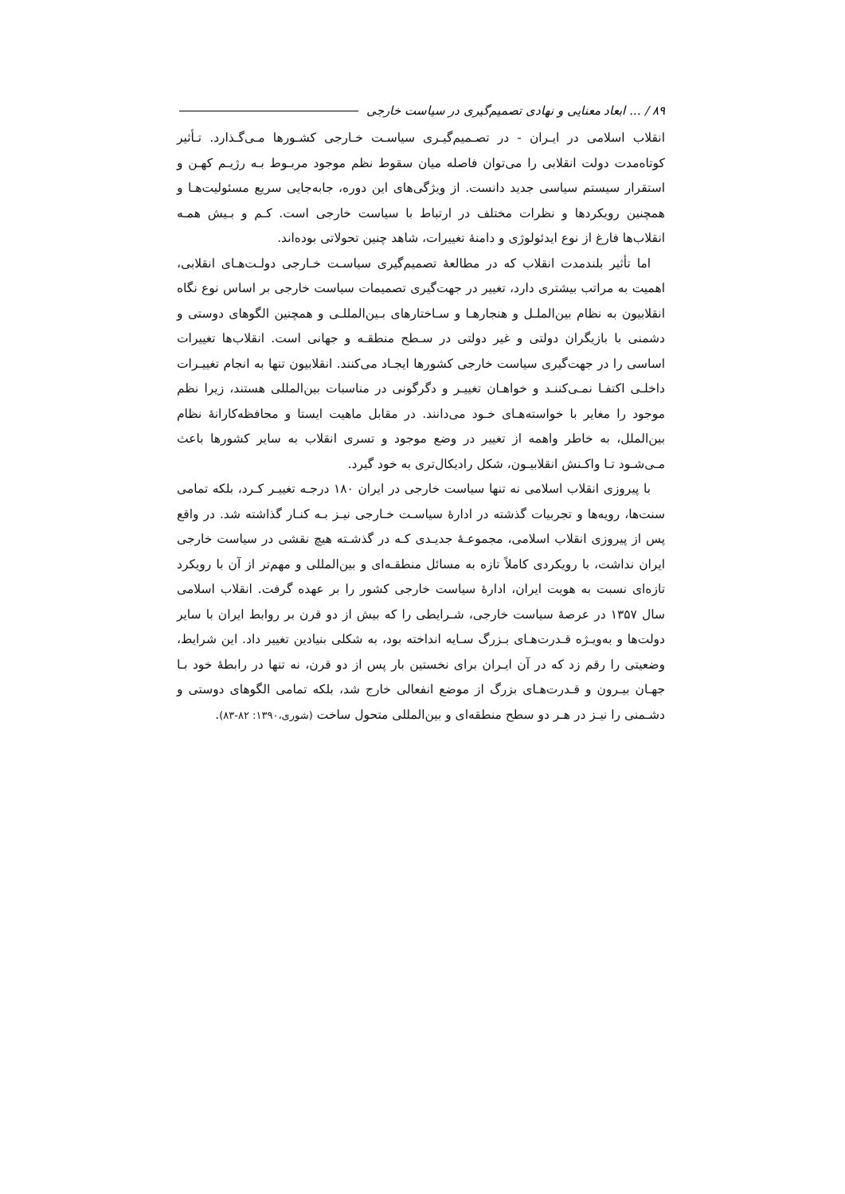۸۹ / ... ابعاد معنایی و نهادی تصمیم‌گیری در سیاست خارجی
انقلاب اسلامی در ایـران - در تصـمیم‌گیـری سیاسـت خـارجی کشـورها مـی‌گـذارد. تـأثیر کوتاه‌مدت دولت انقلابی را می‌توان فاصله میان سقوط نظم موجود مربـوط بـه رژیـم کهـن و استقرار سیستم سیاسی جدید دانست. از ویژگی‌های این دوره، جابه‌جایی سریع مسئولیت‌هـا و همچنین رویکردها و نظرات مختلف در ارتباط با سیاست خارجی است. کـم و بـیش همـه انقلاب‌ها فارغ از نوع ایدئولوژی و دامنهٔ تغییرات، شاهد چنین تحولاتی بوده‌اند.
اما تأثیر بلندمدت انقلاب که در مطالعهٔ تصمیم‌گیری سیاسـت خـارجی دولـت‌هـای انقلابی، اهمیت به مراتب بیشتری دارد، تغییر در جهت‌گیری تصمیمات سیاست خارجی بر اساس نوع نگاه انقلابیون به نظام بین‌الملـل و هنجارهـا و سـاختارهای بـین‌المللـی و همچنین الگوهای دوستی و دشمنی با بازیگران دولتی و غیر دولتی در سـطح منطقـه و جهانی است. انقلاب‌ها تغییرات اساسی را در جهت‌گیری سیاست خارجی کشورها ایجـاد می‌کنند. انقلابیون تنها به انجام تغییـرات داخلـی اکتفـا نمـی‌کننـد و خواهـان تغییـر و دگرگونی در مناسبات بین‌المللی هستند، زیرا نظم موجود را مغایر با خواسته‌هـای خـود می‌دانند. در مقابل ماهیت ایستا و محافظه‌کارانهٔ نظام بین‌الملل، به خاطر واهمه از تغییر در وضع موجود و تسری انقلاب به سایر کشورها باعث مـی‌شـود تـا واکـنش انقلابیـون، شکل رادیکال‌تری به خود گیرد.
با پیروزی انقلاب اسلامی نه تنها سیاست خارجی در ایران ۱۸۰ درجـه تغییـر کـرد، بلکه تمامی سنت‌ها، رویه‌ها و تجربیات گذشته در ادارهٔ سیاسـت خـارجی نیـز بـه کنـار گذاشته شد. در واقع پس از پیروزی انقلاب اسلامی، مجموعـهٔ جدیـدی کـه در گذشـته هیچ نقشی در سیاست خارجی ایران نداشت، با رویکردی کاملاً تازه به مسائل منطقـه‌ای و بین‌المللی و مهم‌تر از آن با رویکرد تازه‌ای نسبت به هویت ایران، ادارهٔ سیاست خارجی کشور را بر عهده گرفت. انقلاب اسلامی سال ۱۳۵۷ در عرصهٔ سیاست خارجی، شـرایطی را که بیش از دو قرن بر روابط ایران با سایر دولت‌ها و به‌ویـژه قـدرت‌هـای بـزرگ سـایه انداخته بود، به شکلی بنیادین تغییر داد. این شرایط، وضعیتی را رقم زد که در آن ایـران برای نخستین بار پس از دو قرن، نه تنها در رابطهٔ خود بـا جهـان بیـرون و قـدرت‌هـای بزرگ از موضع انفعالی خارج شد، بلکه تمامی الگوهای دوستی و دشـمنی را نیـز در هـر دو سطح منطقه‌ای و بین‌المللی متحول ساخت (شوری،۱۳۹۰: ۸۲-۸۳).